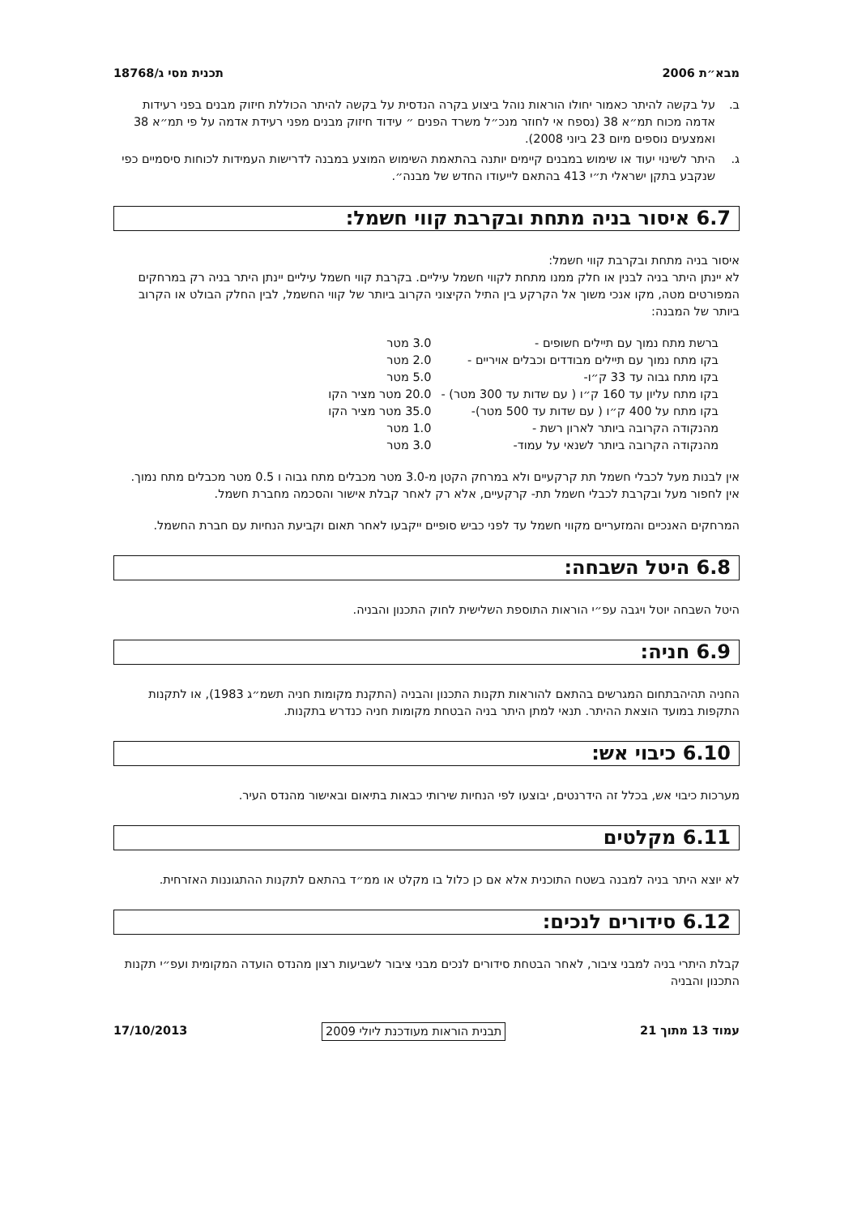מבא״ת 2006 תכנית מסי ג/18768
ב. על בקשה להיתר כאמור יחולו הוראות נוהל ביצוע בקרה הנדסית על בקשה להיתר הכוללת חיזוק מבנים בפני רעידות אדמה מכוח תמ״א 38 (נספח אי לחוזר מנכ״ל משרד הפנים ״ עידוד חיזוק מבנים מפני רעידת אדמה על פי תמ״א 38 ואמצעים נוספים מיום 23 ביוני 2008).
ג. היתר לשינוי יעוד או שימוש במבנים קיימים יותנה בהתאמת השימוש המוצע במבנה לדרישות העמידות לכוחות סיסמיים כפי שנקבע בתקן ישראלי ת״י 413 בהתאם לייעודו החדש של מבנה״.
6.7 איסור בניה מתחת ובקרבת קווי חשמל:
איסור בניה מתחת ובקרבת קווי חשמל:
לא יינתן היתר בניה לבנין או חלק ממנו מתחת לקווי חשמל עיליים. בקרבת קווי חשמל עיליים יינתן היתר בניה רק במרחקים המפורטים מטה, מקו אנכי משוך אל הקרקע בין התיל הקיצוני הקרוב ביותר של קווי החשמל, לבין החלק הבולט או הקרוב ביותר של המבנה:
| ברשת מתח נמוך עם תיילים חשופים - | 3.0 מטר |
| בקו מתח נמוך עם תיילים מבודדים וכבלים אויריים - | 2.0 מטר |
| בקו מתח גבוה עד 33 ק״ו- | 5.0 מטר |
| בקו מתח עליון עד 160 ק״ו ( עם שדות עד 300 מטר) - | 20.0 מטר מציר הקו |
| בקו מתח על 400 ק״ו ( עם שדות עד 500 מטר)- | 35.0 מטר מציר הקו |
| מהנקודה הקרובה ביותר לארון רשת - | 1.0 מטר |
| מהנקודה הקרובה ביותר לשנאי על עמוד- | 3.0 מטר |
אין לבנות מעל לכבלי חשמל תת קרקעיים ולא במרחק הקטן מ-3.0 מטר מכבלים מתח גבוה ו 0.5 מטר מכבלים מתח נמוך.
אין לחפור מעל ובקרבת לכבלי חשמל תת- קרקעיים, אלא רק לאחר קבלת אישור והסכמה מחברת חשמל.
המרחקים האנכיים והמזעריים מקווי חשמל עד לפני כביש סופיים ייקבעו לאחר תאום וקביעת הנחיות עם חברת החשמל.
6.8 היטל השבחה:
היטל השבחה יוטל ויגבה עפ״י הוראות התוספת השלישית לחוק התכנון והבניה.
6.9 חניה:
החניה תהיהבתחום המגרשים בהתאם להוראות תקנות התכנון והבניה (התקנת מקומות חניה תשמ״ג 1983), או לתקנות התקפות במועד הוצאת ההיתר. תנאי למתן היתר בניה הבטחת מקומות חניה כנדרש בתקנות.
6.10 כיבוי אש:
מערכות כיבוי אש, בכלל זה הידרנטים, יבוצעו לפי הנחיות שירותי כבאות בתיאום ובאישור מהנדס העיר.
6.11 מקלטים
לא יוצא היתר בניה למבנה בשטח התוכנית אלא אם כן כלול בו מקלט או ממ״ד בהתאם לתקנות ההתגוננות האזרחית.
6.12 סידורים לנכים:
קבלת היתרי בניה למבני ציבור, לאחר הבטחת סידורים לנכים מבני ציבור לשביעות רצון מהנדס הועדה המקומית ועפ״י תקנות התכנון והבניה
עמוד 13 מתוך 21 תבנית הוראות מעודכנת ליולי 2009 17/10/2013